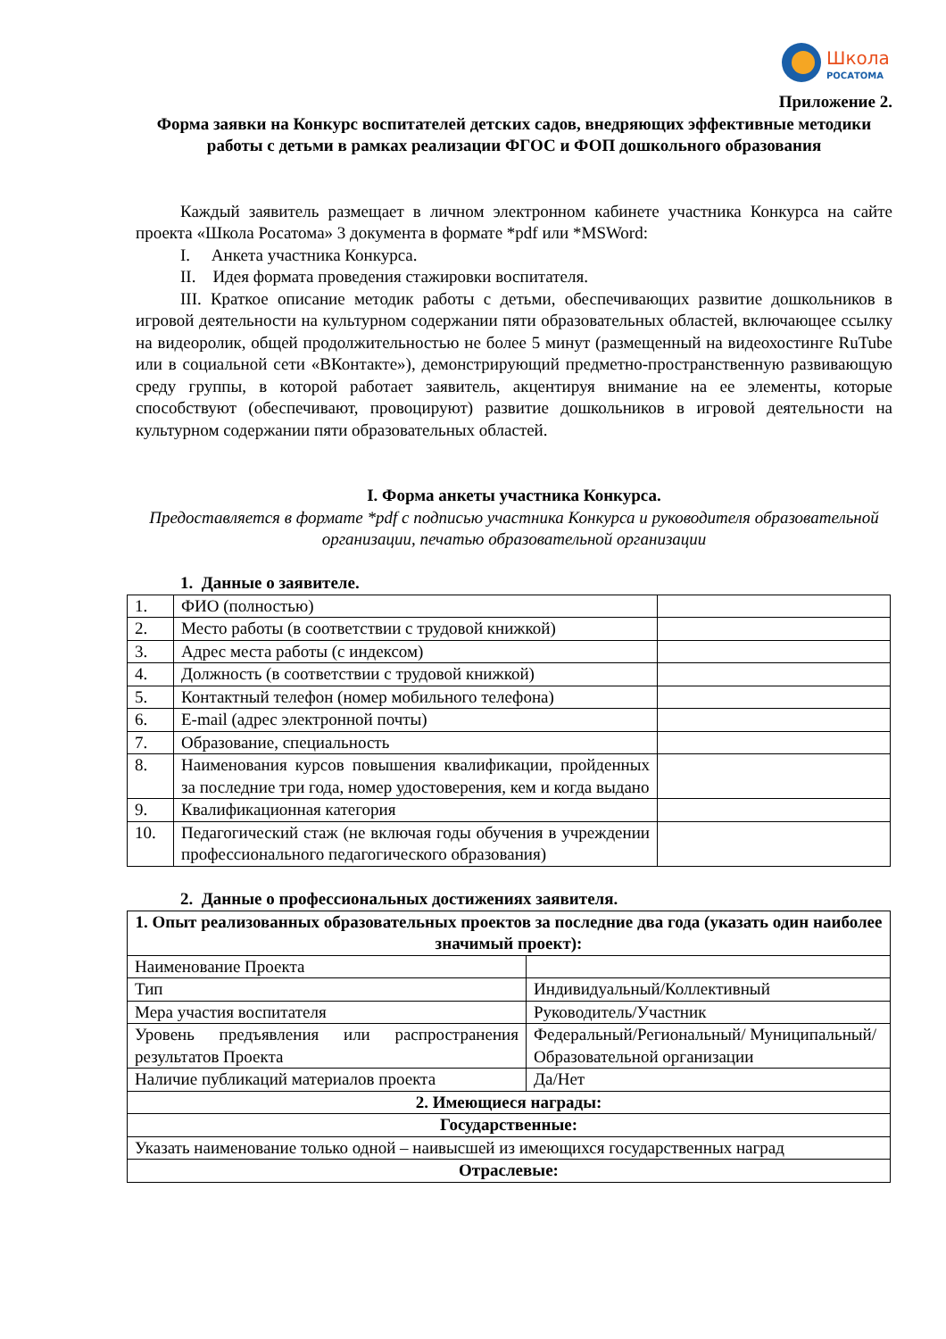Школа
РОСАТОМА
Приложение 2.
Форма заявки на Конкурс воспитателей детских садов, внедряющих эффективные методики работы с детьми в рамках реализации ФГОС и ФОП дошкольного образования
Каждый заявитель размещает в личном электронном кабинете участника Конкурса на сайте проекта «Школа Росатома» 3 документа в формате *pdf или *MSWord:
I. Анкета участника Конкурса.
II. Идея формата проведения стажировки воспитателя.
III. Краткое описание методик работы с детьми, обеспечивающих развитие дошкольников в игровой деятельности на культурном содержании пяти образовательных областей, включающее ссылку на видеоролик, общей продолжительностью не более 5 минут (размещенный на видеохостинге RuTube или в социальной сети «ВКонтакте»), демонстрирующий предметно-пространственную развивающую среду группы, в которой работает заявитель, акцентируя внимание на ее элементы, которые способствуют (обеспечивают, провоцируют) развитие дошкольников в игровой деятельности на культурном содержании пяти образовательных областей.
I. Форма анкеты участника Конкурса.
Предоставляется в формате *pdf с подписью участника Конкурса и руководителя образовательной организации, печатью образовательной организации
1. Данные о заявителе.
| 1. | ФИО (полностью) | |
| 2. | Место работы (в соответствии с трудовой книжкой) | |
| 3. | Адрес места работы (с индексом) | |
| 4. | Должность (в соответствии с трудовой книжкой) | |
| 5. | Контактный телефон (номер мобильного телефона) | |
| 6. | E-mail (адрес электронной почты) | |
| 7. | Образование, специальность | |
| 8. | Наименования курсов повышения квалификации, пройденных за последние три года, номер удостоверения, кем и когда выдано | |
| 9. | Квалификационная категория | |
| 10. | Педагогический стаж (не включая годы обучения в учреждении профессионального педагогического образования) | |
2. Данные о профессиональных достижениях заявителя.
| 1. Опыт реализованных образовательных проектов за последние два года (указать один наиболее значимый проект): | |
| Наименование Проекта | |
| Тип | Индивидуальный/Коллективный |
| Мера участия воспитателя | Руководитель/Участник |
| Уровень предъявления или распространения результатов Проекта | Федеральный/Региональный/ Муниципальный/Образовательной организации |
| Наличие публикаций материалов проекта | Да/Нет |
| 2. Имеющиеся награды: | |
| Государственные: | |
| Указать наименование только одной – наивысшей из имеющихся государственных наград | |
| Отраслевые: | |